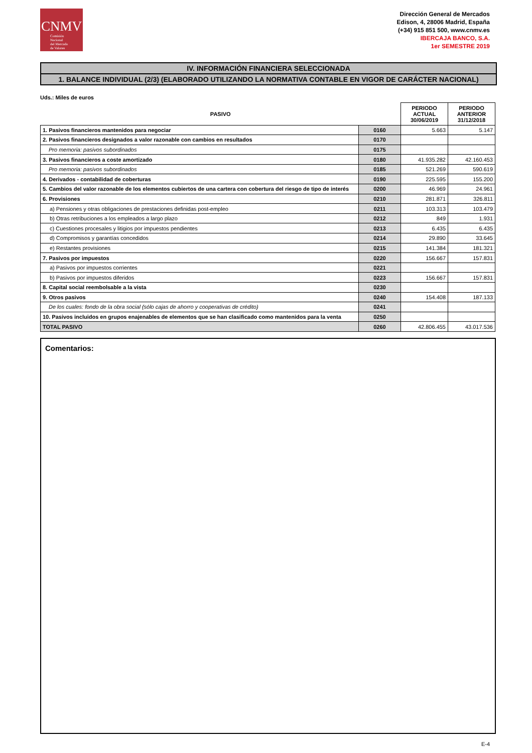CNMV
Comisión
Nacional
del Mercado
de Valores
Dirección General de Mercados
Edison, 4, 28006 Madrid, España
(+34) 915 851 500, www.cnmv.es
IBERCAJA BANCO, S.A.
1er SEMESTRE 2019
IV. INFORMACIÓN FINANCIERA SELECCIONADA
1. BALANCE INDIVIDUAL (2/3) (ELABORADO UTILIZANDO LA NORMATIVA CONTABLE EN VIGOR DE CARÁCTER NACIONAL)
Uds.: Miles de euros
| PASIVO | | PERIODO ACTUAL 30/06/2019 | PERIODO ANTERIOR 31/12/2018 |
| --- | --- | --- | --- |
| 1. Pasivos financieros mantenidos para negociar | 0160 | 5.663 | 5.147 |
| 2. Pasivos financieros designados a valor razonable con cambios en resultados | 0170 | | |
| Pro memoria: pasivos subordinados | 0175 | | |
| 3. Pasivos financieros a coste amortizado | 0180 | 41.935.282 | 42.160.453 |
| Pro memoria: pasivos subordinados | 0185 | 521.269 | 590.619 |
| 4. Derivados - contabilidad de coberturas | 0190 | 225.595 | 155.200 |
| 5. Cambios del valor razonable de los elementos cubiertos de una cartera con cobertura del riesgo de tipo de interés | 0200 | 46.969 | 24.961 |
| 6. Provisiones | 0210 | 281.871 | 326.811 |
| a) Pensiones y otras obligaciones de prestaciones definidas post-empleo | 0211 | 103.313 | 103.479 |
| b) Otras retribuciones a los empleados a largo plazo | 0212 | 849 | 1.931 |
| c) Cuestiones procesales y litigios por impuestos pendientes | 0213 | 6.435 | 6.435 |
| d) Compromisos y garantías concedidos | 0214 | 29.890 | 33.645 |
| e) Restantes provisiones | 0215 | 141.384 | 181.321 |
| 7. Pasivos por impuestos | 0220 | 156.667 | 157.831 |
| a) Pasivos por impuestos corrientes | 0221 | | |
| b) Pasivos por impuestos diferidos | 0223 | 156.667 | 157.831 |
| 8. Capital social reembolsable a la vista | 0230 | | |
| 9. Otros pasivos | 0240 | 154.408 | 187.133 |
| De los cuales: fondo de la obra social (sólo cajas de ahorro y cooperativas de crédito) | 0241 | | |
| 10. Pasivos incluidos en grupos enajenables de elementos que se han clasificado como mantenidos para la venta | 0250 | | |
| TOTAL PASIVO | 0260 | 42.806.455 | 43.017.536 |
Comentarios:
E-4